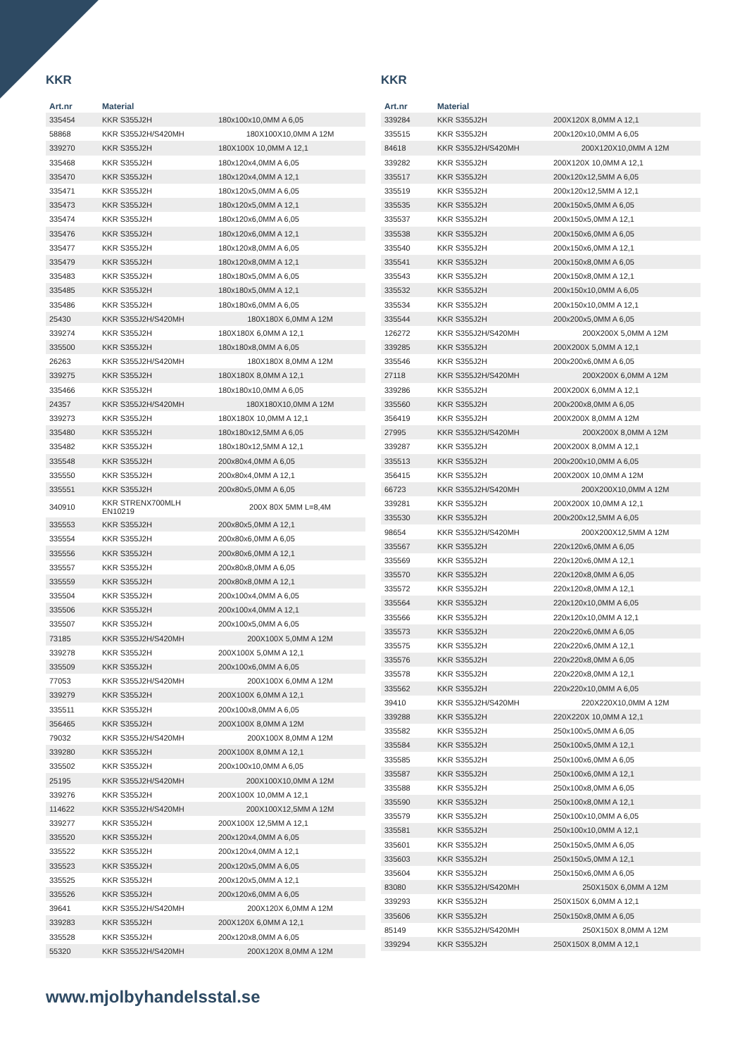KKR
| Art.nr | Material | |
| --- | --- | --- |
| 335454 | KKR S355J2H | 180x100x10,0MM A 6,05 |
| 58868 | KKR S355J2H/S420MH | 180X100X10,0MM A 12M |
| 339270 | KKR S355J2H | 180X100X 10,0MM A 12,1 |
| 335468 | KKR S355J2H | 180x120x4,0MM A 6,05 |
| 335470 | KKR S355J2H | 180x120x4,0MM A 12,1 |
| 335471 | KKR S355J2H | 180x120x5,0MM A 6,05 |
| 335473 | KKR S355J2H | 180x120x5,0MM A 12,1 |
| 335474 | KKR S355J2H | 180x120x6,0MM A 6,05 |
| 335476 | KKR S355J2H | 180x120x6,0MM A 12,1 |
| 335477 | KKR S355J2H | 180x120x8,0MM A 6,05 |
| 335479 | KKR S355J2H | 180x120x8,0MM A 12,1 |
| 335483 | KKR S355J2H | 180x180x5,0MM A 6,05 |
| 335485 | KKR S355J2H | 180x180x5,0MM A 12,1 |
| 335486 | KKR S355J2H | 180x180x6,0MM A 6,05 |
| 25430 | KKR S355J2H/S420MH | 180X180X 6,0MM A 12M |
| 339274 | KKR S355J2H | 180X180X 6,0MM A 12,1 |
| 335500 | KKR S355J2H | 180x180x8,0MM A 6,05 |
| 26263 | KKR S355J2H/S420MH | 180X180X 8,0MM A 12M |
| 339275 | KKR S355J2H | 180X180X 8,0MM A 12,1 |
| 335466 | KKR S355J2H | 180x180x10,0MM A 6,05 |
| 24357 | KKR S355J2H/S420MH | 180X180X10,0MM A 12M |
| 339273 | KKR S355J2H | 180X180X 10,0MM A 12,1 |
| 335480 | KKR S355J2H | 180x180x12,5MM A 6,05 |
| 335482 | KKR S355J2H | 180x180x12,5MM A 12,1 |
| 335548 | KKR S355J2H | 200x80x4,0MM A 6,05 |
| 335550 | KKR S355J2H | 200x80x4,0MM A 12,1 |
| 335551 | KKR S355J2H | 200x80x5,0MM A 6,05 |
| 340910 | KKR STRENX700MLH EN10219 | 200X 80X 5MM L=8,4M |
| 335553 | KKR S355J2H | 200x80x5,0MM A 12,1 |
| 335554 | KKR S355J2H | 200x80x6,0MM A 6,05 |
| 335556 | KKR S355J2H | 200x80x6,0MM A 12,1 |
| 335557 | KKR S355J2H | 200x80x8,0MM A 6,05 |
| 335559 | KKR S355J2H | 200x80x8,0MM A 12,1 |
| 335504 | KKR S355J2H | 200x100x4,0MM A 6,05 |
| 335506 | KKR S355J2H | 200x100x4,0MM A 12,1 |
| 335507 | KKR S355J2H | 200x100x5,0MM A 6,05 |
| 73185 | KKR S355J2H/S420MH | 200X100X 5,0MM A 12M |
| 339278 | KKR S355J2H | 200X100X 5,0MM A 12,1 |
| 335509 | KKR S355J2H | 200x100x6,0MM A 6,05 |
| 77053 | KKR S355J2H/S420MH | 200X100X 6,0MM A 12M |
| 339279 | KKR S355J2H | 200X100X 6,0MM A 12,1 |
| 335511 | KKR S355J2H | 200x100x8,0MM A 6,05 |
| 356465 | KKR S355J2H | 200X100X 8,0MM A 12M |
| 79032 | KKR S355J2H/S420MH | 200X100X 8,0MM A 12M |
| 339280 | KKR S355J2H | 200X100X 8,0MM A 12,1 |
| 335502 | KKR S355J2H | 200x100x10,0MM A 6,05 |
| 25195 | KKR S355J2H/S420MH | 200X100X10,0MM A 12M |
| 339276 | KKR S355J2H | 200X100X 10,0MM A 12,1 |
| 114622 | KKR S355J2H/S420MH | 200X100X12,5MM A 12M |
| 339277 | KKR S355J2H | 200X100X 12,5MM A 12,1 |
| 335520 | KKR S355J2H | 200x120x4,0MM A 6,05 |
| 335522 | KKR S355J2H | 200x120x4,0MM A 12,1 |
| 335523 | KKR S355J2H | 200x120x5,0MM A 6,05 |
| 335525 | KKR S355J2H | 200x120x5,0MM A 12,1 |
| 335526 | KKR S355J2H | 200x120x6,0MM A 6,05 |
| 39641 | KKR S355J2H/S420MH | 200X120X 6,0MM A 12M |
| 339283 | KKR S355J2H | 200X120X 6,0MM A 12,1 |
| 335528 | KKR S355J2H | 200x120x8,0MM A 6,05 |
| 55320 | KKR S355J2H/S420MH | 200X120X 8,0MM A 12M |
KKR
| Art.nr | Material | |
| --- | --- | --- |
| 339284 | KKR S355J2H | 200X120X 8,0MM A 12,1 |
| 335515 | KKR S355J2H | 200x120x10,0MM A 6,05 |
| 84618 | KKR S355J2H/S420MH | 200X120X10,0MM A 12M |
| 339282 | KKR S355J2H | 200X120X 10,0MM A 12,1 |
| 335517 | KKR S355J2H | 200x120x12,5MM A 6,05 |
| 335519 | KKR S355J2H | 200x120x12,5MM A 12,1 |
| 335535 | KKR S355J2H | 200x150x5,0MM A 6,05 |
| 335537 | KKR S355J2H | 200x150x5,0MM A 12,1 |
| 335538 | KKR S355J2H | 200x150x6,0MM A 6,05 |
| 335540 | KKR S355J2H | 200x150x6,0MM A 12,1 |
| 335541 | KKR S355J2H | 200x150x8,0MM A 6,05 |
| 335543 | KKR S355J2H | 200x150x8,0MM A 12,1 |
| 335532 | KKR S355J2H | 200x150x10,0MM A 6,05 |
| 335534 | KKR S355J2H | 200x150x10,0MM A 12,1 |
| 335544 | KKR S355J2H | 200x200x5,0MM A 6,05 |
| 126272 | KKR S355J2H/S420MH | 200X200X 5,0MM A 12M |
| 339285 | KKR S355J2H | 200X200X 5,0MM A 12,1 |
| 335546 | KKR S355J2H | 200x200x6,0MM A 6,05 |
| 27118 | KKR S355J2H/S420MH | 200X200X 6,0MM A 12M |
| 339286 | KKR S355J2H | 200X200X 6,0MM A 12,1 |
| 335560 | KKR S355J2H | 200x200x8,0MM A 6,05 |
| 356419 | KKR S355J2H | 200X200X 8,0MM A 12M |
| 27995 | KKR S355J2H/S420MH | 200X200X 8,0MM A 12M |
| 339287 | KKR S355J2H | 200X200X 8,0MM A 12,1 |
| 335513 | KKR S355J2H | 200x200x10,0MM A 6,05 |
| 356415 | KKR S355J2H | 200X200X 10,0MM A 12M |
| 66723 | KKR S355J2H/S420MH | 200X200X10,0MM A 12M |
| 339281 | KKR S355J2H | 200X200X 10,0MM A 12,1 |
| 335530 | KKR S355J2H | 200x200x12,5MM A 6,05 |
| 98654 | KKR S355J2H/S420MH | 200X200X12,5MM A 12M |
| 335567 | KKR S355J2H | 220x120x6,0MM A 6,05 |
| 335569 | KKR S355J2H | 220x120x6,0MM A 12,1 |
| 335570 | KKR S355J2H | 220x120x8,0MM A 6,05 |
| 335572 | KKR S355J2H | 220x120x8,0MM A 12,1 |
| 335564 | KKR S355J2H | 220x120x10,0MM A 6,05 |
| 335566 | KKR S355J2H | 220x120x10,0MM A 12,1 |
| 335573 | KKR S355J2H | 220x220x6,0MM A 6,05 |
| 335575 | KKR S355J2H | 220x220x6,0MM A 12,1 |
| 335576 | KKR S355J2H | 220x220x8,0MM A 6,05 |
| 335578 | KKR S355J2H | 220x220x8,0MM A 12,1 |
| 335562 | KKR S355J2H | 220x220x10,0MM A 6,05 |
| 39410 | KKR S355J2H/S420MH | 220X220X10,0MM A 12M |
| 339288 | KKR S355J2H | 220X220X 10,0MM A 12,1 |
| 335582 | KKR S355J2H | 250x100x5,0MM A 6,05 |
| 335584 | KKR S355J2H | 250x100x5,0MM A 12,1 |
| 335585 | KKR S355J2H | 250x100x6,0MM A 6,05 |
| 335587 | KKR S355J2H | 250x100x6,0MM A 12,1 |
| 335588 | KKR S355J2H | 250x100x8,0MM A 6,05 |
| 335590 | KKR S355J2H | 250x100x8,0MM A 12,1 |
| 335579 | KKR S355J2H | 250x100x10,0MM A 6,05 |
| 335581 | KKR S355J2H | 250x100x10,0MM A 12,1 |
| 335601 | KKR S355J2H | 250x150x5,0MM A 6,05 |
| 335603 | KKR S355J2H | 250x150x5,0MM A 12,1 |
| 335604 | KKR S355J2H | 250x150x6,0MM A 6,05 |
| 83080 | KKR S355J2H/S420MH | 250X150X 6,0MM A 12M |
| 339293 | KKR S355J2H | 250X150X 6,0MM A 12,1 |
| 335606 | KKR S355J2H | 250x150x8,0MM A 6,05 |
| 85149 | KKR S355J2H/S420MH | 250X150X 8,0MM A 12M |
| 339294 | KKR S355J2H | 250X150X 8,0MM A 12,1 |
www.mjolbyhandelsstal.se